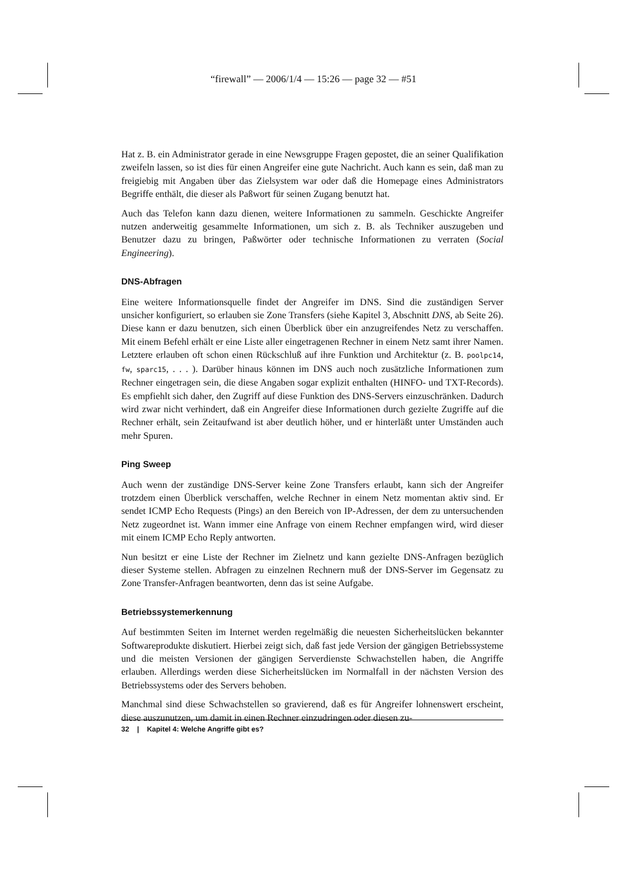“firewall” — 2006/1/4 — 15:26 — page 32 — #51
Hat z. B. ein Administrator gerade in eine Newsgruppe Fragen gepostet, die an seiner Qualifikation zweifeln lassen, so ist dies für einen Angreifer eine gute Nachricht. Auch kann es sein, daß man zu freigiebig mit Angaben über das Zielsystem war oder daß die Homepage eines Administrators Begriffe enthält, die dieser als Paßwort für seinen Zugang benutzt hat.
Auch das Telefon kann dazu dienen, weitere Informationen zu sammeln. Geschickte Angreifer nutzen anderweitig gesammelte Informationen, um sich z. B. als Techniker auszugeben und Benutzer dazu zu bringen, Paßwörter oder technische Informationen zu verraten (Social Engineering).
DNS-Abfragen
Eine weitere Informationsquelle findet der Angreifer im DNS. Sind die zuständigen Server unsicher konfiguriert, so erlauben sie Zone Transfers (siehe Kapitel 3, Abschnitt DNS, ab Seite 26). Diese kann er dazu benutzen, sich einen Überblick über ein anzugreifendes Netz zu verschaffen. Mit einem Befehl erhält er eine Liste aller eingetragenen Rechner in einem Netz samt ihrer Namen. Letztere erlauben oft schon einen Rückschluß auf ihre Funktion und Architektur (z. B. poolpc14, fw, sparc15, . . . ). Darüber hinaus können im DNS auch noch zusätzliche Informationen zum Rechner eingetragen sein, die diese Angaben sogar explizit enthalten (HINFO- und TXT-Records). Es empfiehlt sich daher, den Zugriff auf diese Funktion des DNS-Servers einzuschränken. Dadurch wird zwar nicht verhindert, daß ein Angreifer diese Informationen durch gezielte Zugriffe auf die Rechner erhält, sein Zeitaufwand ist aber deutlich höher, und er hinterläßt unter Umständen auch mehr Spuren.
Ping Sweep
Auch wenn der zuständige DNS-Server keine Zone Transfers erlaubt, kann sich der Angreifer trotzdem einen Überblick verschaffen, welche Rechner in einem Netz momentan aktiv sind. Er sendet ICMP Echo Requests (Pings) an den Bereich von IP-Adressen, der dem zu untersuchenden Netz zugeordnet ist. Wann immer eine Anfrage von einem Rechner empfangen wird, wird dieser mit einem ICMP Echo Reply antworten.
Nun besitzt er eine Liste der Rechner im Zielnetz und kann gezielte DNS-Anfragen bezüglich dieser Systeme stellen. Abfragen zu einzelnen Rechnern muß der DNS-Server im Gegensatz zu Zone Transfer-Anfragen beantworten, denn das ist seine Aufgabe.
Betriebssystemerkennung
Auf bestimmten Seiten im Internet werden regelmäßig die neuesten Sicherheitslücken bekannter Softwareprodukte diskutiert. Hierbei zeigt sich, daß fast jede Version der gängigen Betriebssysteme und die meisten Versionen der gängigen Serverdienste Schwachstellen haben, die Angriffe erlauben. Allerdings werden diese Sicherheitslücken im Normalfall in der nächsten Version des Betriebssystems oder des Servers behoben.
Manchmal sind diese Schwachstellen so gravierend, daß es für Angreifer lohnenswert erscheint, diese auszunutzen, um damit in einen Rechner einzudringen oder diesen zu-
32 | Kapitel 4: Welche Angriffe gibt es?